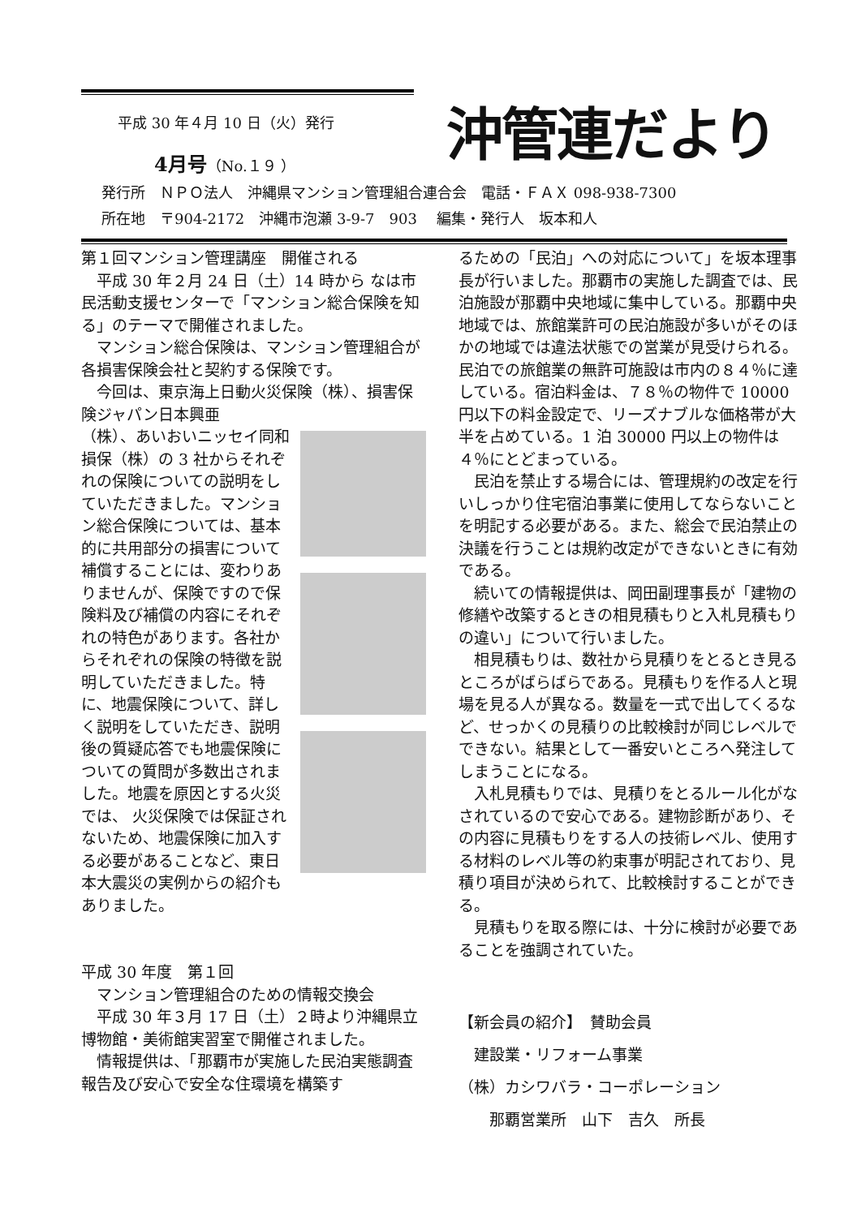沖管連だより
平成 30 年４月 10 日（火）発行
4月号（No.１９ ）
発行所　ＮＰＯ法人　沖縄県マンション管理組合連合会　電話・ＦＡＸ 098-938-7300
所在地　〒904-2172　沖縄市泡瀬 3-9-7　903　 編集・発行人　坂本和人
第１回マンション管理講座　開催される
　平成 30 年２月 24 日（土）14 時から なは市民活動支援センターで「マンション総合保険を知る」のテーマで開催されました。
　マンション総合保険は、マンション管理組合が各損害保険会社と契約する保険です。
　今回は、東京海上日動火災保険（株）、損害保険ジャパン日本興亜
（株）、あいおいニッセイ同和損保（株）の 3 社からそれぞれの保険についての説明をしていただきました。マンション総合保険については、基本的に共用部分の損害について補償することには、変わりありませんが、保険ですので保険料及び補償の内容にそれぞれの特色があります。各社からそれぞれの保険の特徴を説明していただきました。特に、地震保険について、詳しく説明をしていただき、説明後の質疑応答でも地震保険についての質問が多数出されました。地震を原因とする火災では、 火災保険では保証されないため、地震保険に加入する必要があることなど、東日本大震災の実例からの紹介もありました。
平成 30 年度　第１回
　マンション管理組合のための情報交換会
　平成 30 年３月 17 日（土）２時より沖縄県立博物館・美術館実習室で開催されました。
　情報提供は、「那覇市が実施した民泊実態調査報告及び安心で安全な住環境を構築す
るための「民泊」への対応について」を坂本理事長が行いました。那覇市の実施した調査では、民泊施設が那覇中央地域に集中している。那覇中央地域では、旅館業許可の民泊施設が多いがそのほかの地域では違法状態での営業が見受けられる。民泊での旅館業の無許可施設は市内の８４％に達している。宿泊料金は、７８％の物件で 10000 円以下の料金設定で、リーズナブルな価格帯が大半を占めている。1 泊 30000 円以上の物件は４％にとどまっている。
　民泊を禁止する場合には、管理規約の改定を行いしっかり住宅宿泊事業に使用してならないことを明記する必要がある。また、総会で民泊禁止の決議を行うことは規約改定ができないときに有効である。
　続いての情報提供は、岡田副理事長が「建物の修繕や改築するときの相見積もりと入札見積もりの違い」について行いました。
　相見積もりは、数社から見積りをとるとき見るところがばらばらである。見積もりを作る人と現場を見る人が異なる。数量を一式で出してくるなど、せっかくの見積りの比較検討が同じレベルでできない。結果として一番安いところへ発注してしまうことになる。
　入札見積もりでは、見積りをとるルール化がなされているので安心である。建物診断があり、その内容に見積もりをする人の技術レベル、使用する材料のレベル等の約束事が明記されており、見積り項目が決められて、比較検討することができる。
　見積もりを取る際には、十分に検討が必要であることを強調されていた。
【新会員の紹介】　賛助会員
　建設業・リフォーム事業
（株）カシワバラ・コーポレーション
　　那覇営業所　山下　吉久　所長